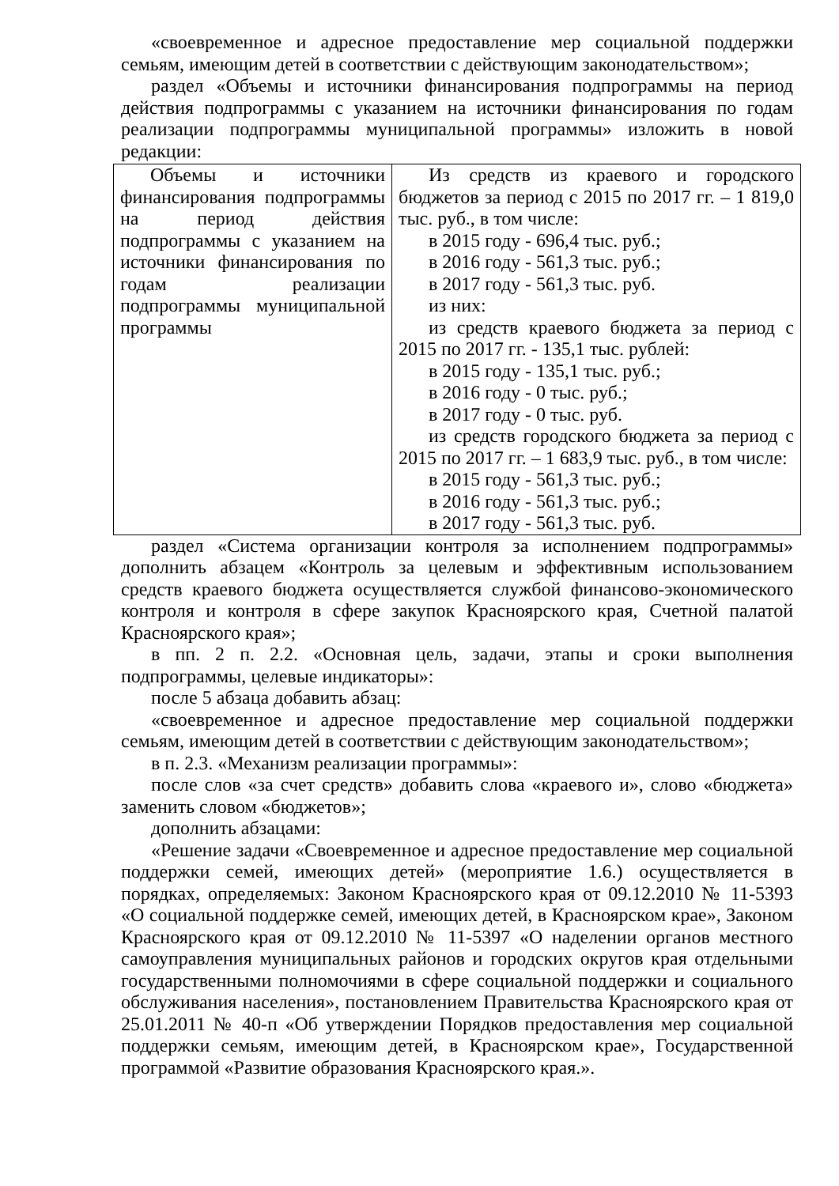«своевременное и адресное предоставление мер социальной поддержки семьям, имеющим детей в соответствии с действующим законодательством»;
раздел «Объемы и источники финансирования подпрограммы на период действия подпрограммы с указанием на источники финансирования по годам реализации подпрограммы муниципальной программы» изложить в новой редакции:
| Объемы и источники финансирования подпрограммы на период действия подпрограммы с указанием на источники финансирования по годам реализации подпрограммы муниципальной программы | Из средств из краевого и городского бюджетов за период с 2015 по 2017 гг. – 1 819,0 тыс. руб., в том числе: в 2015 году - 696,4 тыс. руб.; в 2016 году - 561,3 тыс. руб.; в 2017 году - 561,3 тыс. руб. из них: из средств краевого бюджета за период с 2015 по 2017 гг. - 135,1 тыс. рублей: в 2015 году - 135,1 тыс. руб.; в 2016 году - 0 тыс. руб.; в 2017 году - 0 тыс. руб. из средств городского бюджета за период с 2015 по 2017 гг. – 1 683,9 тыс. руб., в том числе: в 2015 году - 561,3 тыс. руб.; в 2016 году - 561,3 тыс. руб.; в 2017 году - 561,3 тыс. руб. |
раздел «Система организации контроля за исполнением подпрограммы» дополнить абзацем «Контроль за целевым и эффективным использованием средств краевого бюджета осуществляется службой финансово-экономического контроля и контроля в сфере закупок Красноярского края, Счетной палатой Красноярского края»;
в пп. 2 п. 2.2. «Основная цель, задачи, этапы и сроки выполнения подпрограммы, целевые индикаторы»:
после 5 абзаца добавить абзац:
«своевременное и адресное предоставление мер социальной поддержки семьям, имеющим детей в соответствии с действующим законодательством»;
в п. 2.3. «Механизм реализации программы»:
после слов «за счет средств» добавить слова «краевого и», слово «бюджета» заменить словом «бюджетов»;
дополнить абзацами:
«Решение задачи «Своевременное и адресное предоставление мер социальной поддержки семей, имеющих детей» (мероприятие 1.6.) осуществляется в порядках, определяемых: Законом Красноярского края от 09.12.2010 № 11-5393 «О социальной поддержке семей, имеющих детей, в Красноярском крае», Законом Красноярского края от 09.12.2010 № 11-5397 «О наделении органов местного самоуправления муниципальных районов и городских округов края отдельными государственными полномочиями в сфере социальной поддержки и социального обслуживания населения», постановлением Правительства Красноярского края от 25.01.2011 № 40-п «Об утверждении Порядков предоставления мер социальной поддержки семьям, имеющим детей, в Красноярском крае», Государственной программой «Развитие образования Красноярского края.».